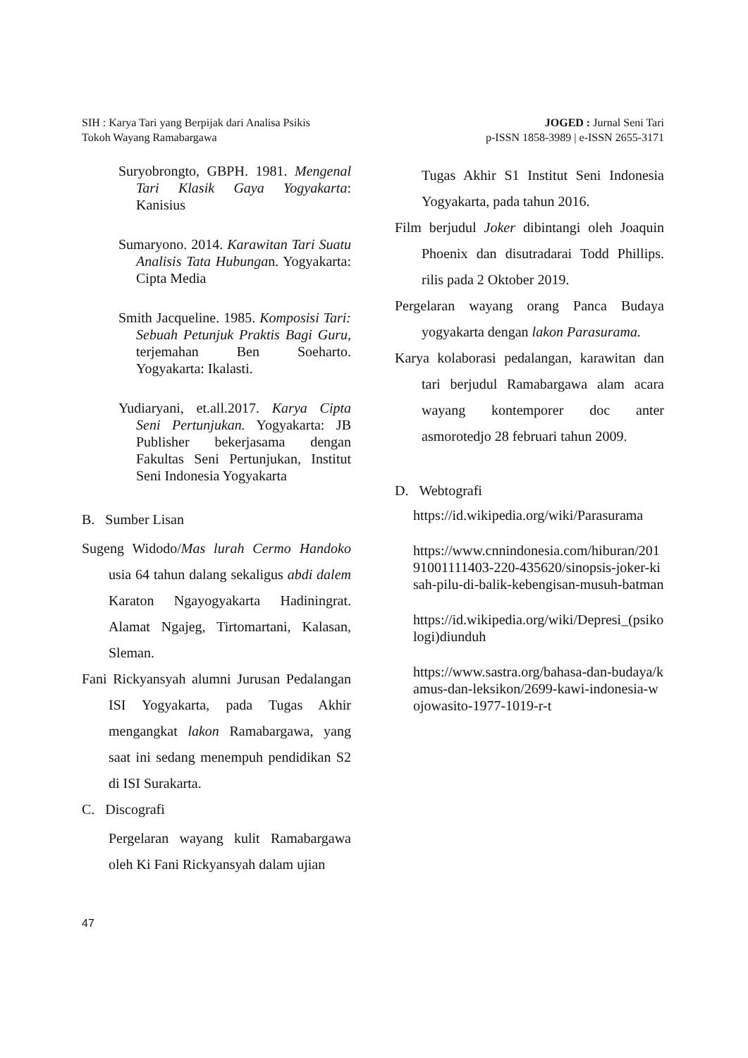SIH : Karya Tari yang Berpijak dari Analisa Psikis
Tokoh Wayang Ramabargawa
JOGED : Jurnal Seni Tari
p-ISSN 1858-3989 | e-ISSN 2655-3171
Suryobrongto, GBPH. 1981. Mengenal Tari Klasik Gaya Yogyakarta: Kanisius
Sumaryono. 2014. Karawitan Tari Suatu Analisis Tata Hubungan. Yogyakarta: Cipta Media
Smith Jacqueline. 1985. Komposisi Tari: Sebuah Petunjuk Praktis Bagi Guru, terjemahan Ben Soeharto. Yogyakarta: Ikalasti.
Yudiaryani, et.all.2017. Karya Cipta Seni Pertunjukan. Yogyakarta: JB Publisher bekerjasama dengan Fakultas Seni Pertunjukan, Institut Seni Indonesia Yogyakarta
B. Sumber Lisan
Sugeng Widodo/Mas lurah Cermo Handoko usia 64 tahun dalang sekaligus abdi dalem Karaton Ngayogyakarta Hadiningrat. Alamat Ngajeg, Tirtomartani, Kalasan, Sleman.
Fani Rickyansyah alumni Jurusan Pedalangan ISI Yogyakarta, pada Tugas Akhir mengangkat lakon Ramabargawa, yang saat ini sedang menempuh pendidikan S2 di ISI Surakarta.
C. Discografi
Pergelaran wayang kulit Ramabargawa oleh Ki Fani Rickyansyah dalam ujian
Tugas Akhir S1 Institut Seni Indonesia Yogyakarta, pada tahun 2016.
Film berjudul Joker dibintangi oleh Joaquin Phoenix dan disutradarai Todd Phillips. rilis pada 2 Oktober 2019.
Pergelaran wayang orang Panca Budaya yogyakarta dengan lakon Parasurama.
Karya kolaborasi pedalangan, karawitan dan tari berjudul Ramabargawa alam acara wayang kontemporer doc anter asmorotedjo 28 februari tahun 2009.
D. Webtografi
https://id.wikipedia.org/wiki/Parasurama
https://www.cnnindonesia.com/hiburan/20191001111403-220-435620/sinopsis-joker-kisah-pilu-di-balik-kebengisan-musuh-batman
https://id.wikipedia.org/wiki/Depresi_(psikologi)diunduh
https://www.sastra.org/bahasa-dan-budaya/kamus-dan-leksikon/2699-kawi-indonesia-wojowasito-1977-1019-r-t
47